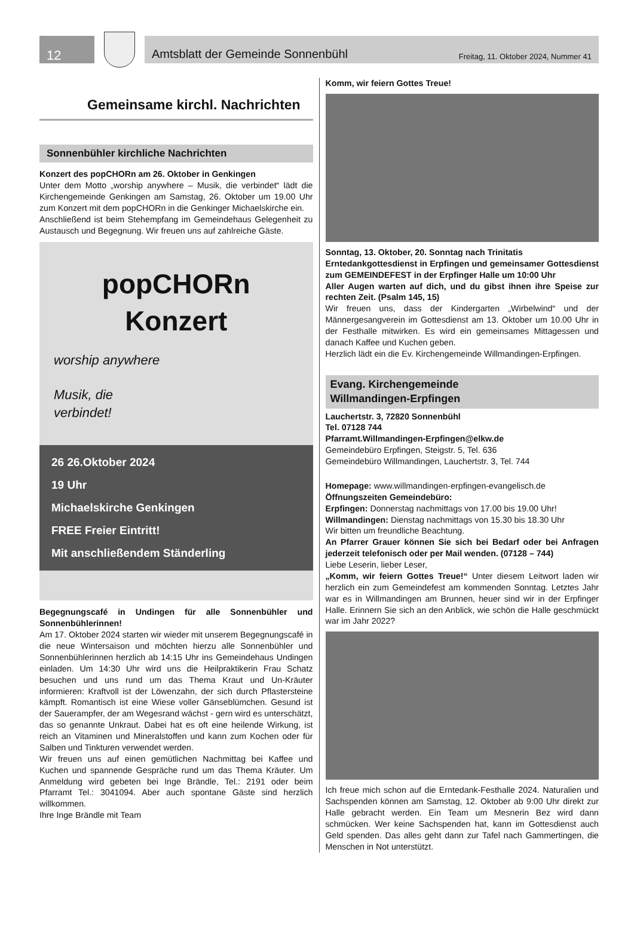12
Amtsblatt der Gemeinde Sonnenbühl Freitag, 11. Oktober 2024, Nummer 41
Gemeinsame kirchl. Nachrichten
Sonnenbühler kirchliche Nachrichten
Konzert des popCHORn am 26. Oktober in Genkingen
Unter dem Motto „worship anywhere – Musik, die verbindet“ lädt die Kirchengemeinde Genkingen am Samstag, 26. Oktober um 19.00 Uhr zum Konzert mit dem popCHORn in die Genkinger Michaelskirche ein.
Anschließend ist beim Stehempfang im Gemeindehaus Gelegenheit zu Austausch und Begegnung. Wir freuen uns auf zahlreiche Gäste.
popCHORn
Konzert
worship anywhere
Musik, die
verbindet!
26 26.Oktober 2024
19 Uhr
Michaelskirche Genkingen
FREE Freier Eintritt!
Mit anschließendem Ständerling
Begegnungscafé in Undingen für alle Sonnenbühler und Sonnenbühlerinnen!
Am 17. Oktober 2024 starten wir wieder mit unserem Begegnungscafé in die neue Wintersaison und möchten hierzu alle Sonnenbühler und Sonnenbühlerinnen herzlich ab 14:15 Uhr ins Gemeindehaus Undingen einladen. Um 14:30 Uhr wird uns die Heilpraktikerin Frau Schatz besuchen und uns rund um das Thema Kraut und Un-Kräuter informieren: Kraftvoll ist der Löwenzahn, der sich durch Pflastersteine kämpft. Romantisch ist eine Wiese voller Gänseblümchen. Gesund ist der Sauerampfer, der am Wegesrand wächst - gern wird es unterschätzt, das so genannte Unkraut. Dabei hat es oft eine heilende Wirkung, ist reich an Vitaminen und Mineralstoffen und kann zum Kochen oder für Salben und Tinkturen verwendet werden.
Wir freuen uns auf einen gemütlichen Nachmittag bei Kaffee und Kuchen und spannende Gespräche rund um das Thema Kräuter. Um Anmeldung wird gebeten bei Inge Brändle, Tel.: 2191 oder beim Pfarramt Tel.: 3041094. Aber auch spontane Gäste sind herzlich willkommen.
Ihre Inge Brändle mit Team
Komm, wir feiern Gottes Treue!
Sonntag, 13. Oktober, 20. Sonntag nach Trinitatis
Erntedankgottesdienst in Erpfingen und gemeinsamer Gottesdienst zum GEMEINDEFEST in der Erpfinger Halle um 10:00 Uhr
Aller Augen warten auf dich, und du gibst ihnen ihre Speise zur rechten Zeit. (Psalm 145, 15)
Wir freuen uns, dass der Kindergarten „Wirbelwind“ und der Männergesangverein im Gottesdienst am 13. Oktober um 10.00 Uhr in der Festhalle mitwirken. Es wird ein gemeinsames Mittagessen und danach Kaffee und Kuchen geben.
Herzlich lädt ein die Ev. Kirchengemeinde Willmandingen-Erpfingen.
Evang. Kirchengemeinde
Willmandingen-Erpfingen
Lauchertstr. 3, 72820 Sonnenbühl
Tel. 07128 744
Pfarramt.Willmandingen-Erpfingen@elkw.de
Gemeindebüro Erpfingen, Steigstr. 5, Tel. 636
Gemeindebüro Willmandingen, Lauchertstr. 3, Tel. 744
Homepage: www.willmandingen-erpfingen-evangelisch.de
Öffnungszeiten Gemeindebüro:
Erpfingen: Donnerstag nachmittags von 17.00 bis 19.00 Uhr!
Willmandingen: Dienstag nachmittags von 15.30 bis 18.30 Uhr
Wir bitten um freundliche Beachtung.
An Pfarrer Grauer können Sie sich bei Bedarf oder bei Anfragen jederzeit telefonisch oder per Mail wenden. (07128 – 744)
Liebe Leserin, lieber Leser,
„Komm, wir feiern Gottes Treue!“ Unter diesem Leitwort laden wir herzlich ein zum Gemeindefest am kommenden Sonntag. Letztes Jahr war es in Willmandingen am Brunnen, heuer sind wir in der Erpfinger Halle. Erinnern Sie sich an den Anblick, wie schön die Halle geschmückt war im Jahr 2022?
Ich freue mich schon auf die Erntedank-Festhalle 2024. Naturalien und Sachspenden können am Samstag, 12. Oktober ab 9:00 Uhr direkt zur Halle gebracht werden. Ein Team um Mesnerin Bez wird dann schmücken. Wer keine Sachspenden hat, kann im Gottesdienst auch Geld spenden. Das alles geht dann zur Tafel nach Gammertingen, die Menschen in Not unterstützt.